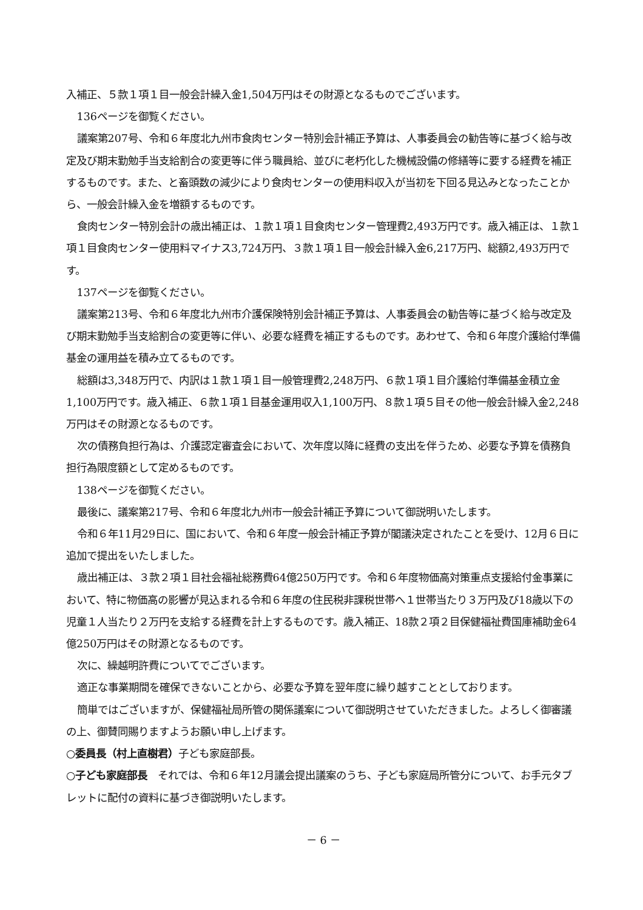入補正、５款１項１目一般会計繰入金1,504万円はその財源となるものでございます。
136ページを御覧ください。
議案第207号、令和６年度北九州市食肉センター特別会計補正予算は、人事委員会の勧告等に基づく給与改定及び期末勤勉手当支給割合の変更等に伴う職員給、並びに老朽化した機械設備の修繕等に要する経費を補正するものです。また、と畜頭数の減少により食肉センターの使用料収入が当初を下回る見込みとなったことから、一般会計繰入金を増額するものです。
食肉センター特別会計の歳出補正は、１款１項１目食肉センター管理費2,493万円です。歳入補正は、１款１項１目食肉センター使用料マイナス3,724万円、３款１項１目一般会計繰入金6,217万円、総額2,493万円です。
137ページを御覧ください。
議案第213号、令和６年度北九州市介護保険特別会計補正予算は、人事委員会の勧告等に基づく給与改定及び期末勤勉手当支給割合の変更等に伴い、必要な経費を補正するものです。あわせて、令和６年度介護給付準備基金の運用益を積み立てるものです。
総額は3,348万円で、内訳は１款１項１目一般管理費2,248万円、６款１項１目介護給付準備基金積立金1,100万円です。歳入補正、６款１項１目基金運用収入1,100万円、８款１項５目その他一般会計繰入金2,248万円はその財源となるものです。
次の債務負担行為は、介護認定審査会において、次年度以降に経費の支出を伴うため、必要な予算を債務負担行為限度額として定めるものです。
138ページを御覧ください。
最後に、議案第217号、令和６年度北九州市一般会計補正予算について御説明いたします。
令和６年11月29日に、国において、令和６年度一般会計補正予算が閣議決定されたことを受け、12月６日に追加で提出をいたしました。
歳出補正は、３款２項１目社会福祉総務費64億250万円です。令和６年度物価高対策重点支援給付金事業において、特に物価高の影響が見込まれる令和６年度の住民税非課税世帯へ１世帯当たり３万円及び18歳以下の児童１人当たり２万円を支給する経費を計上するものです。歳入補正、18款２項２目保健福祉費国庫補助金64億250万円はその財源となるものです。
次に、繰越明許費についてでございます。
適正な事業期間を確保できないことから、必要な予算を翌年度に繰り越すこととしております。
簡単ではございますが、保健福祉局所管の関係議案について御説明させていただきました。よろしく御審議の上、御賛同賜りますようお願い申し上げます。
○委員長（村上直樹君）子ども家庭部長。
○子ども家庭部長　それでは、令和６年12月議会提出議案のうち、子ども家庭局所管分について、お手元タブレットに配付の資料に基づき御説明いたします。
－ 6 －